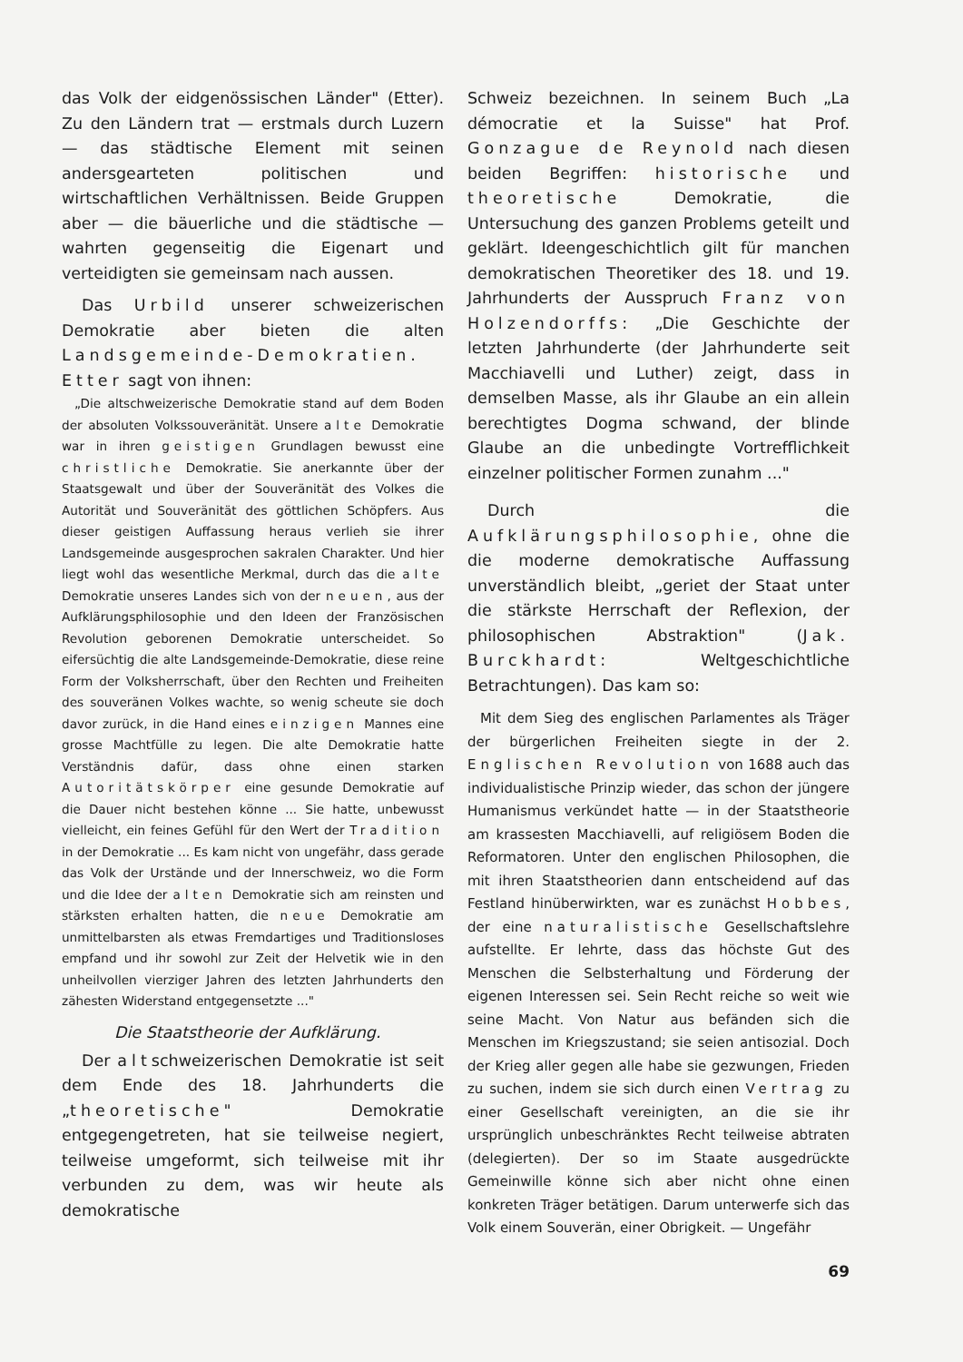das Volk der eidgenössischen Länder" (Etter). Zu den Ländern trat — erstmals durch Luzern — das städtische Element mit seinen andersgearteten politischen und wirtschaftlichen Verhältnissen. Beide Gruppen aber — die bäuerliche und die städtische — wahrten gegenseitig die Eigenart und verteidigten sie gemeinsam nach aussen.
Das Urbild unserer schweizerischen Demokratie aber bieten die alten Landsgemeinde-Demokratien. Etter sagt von ihnen:
„Die altschweizerische Demokratie stand auf dem Boden der absoluten Volkssouveränität. Unsere alte Demokratie war in ihren geistigen Grundlagen bewusst eine christliche Demokratie. Sie anerkannte über der Staatsgewalt und über der Souveränität des Volkes die Autorität und Souveränität des göttlichen Schöpfers. Aus dieser geistigen Auffassung heraus verlieh sie ihrer Landsgemeinde ausgesprochen sakralen Charakter. Und hier liegt wohl das wesentliche Merkmal, durch das die alte Demokratie unseres Landes sich von der neuen, aus der Aufklärungsphilosophie und den Ideen der Französischen Revolution geborenen Demokratie unterscheidet. So eifersüchtig die alte Landsgemeinde-Demokratie, diese reine Form der Volksherrschaft, über den Rechten und Freiheiten des souveränen Volkes wachte, so wenig scheute sie doch davor zurück, in die Hand eines einzigen Mannes eine grosse Machtfülle zu legen. Die alte Demokratie hatte Verständnis dafür, dass ohne einen starken Autoritätskörper eine gesunde Demokratie auf die Dauer nicht bestehen könne ... Sie hatte, unbewusst vielleicht, ein feines Gefühl für den Wert der Tradition in der Demokratie ... Es kam nicht von ungefähr, dass gerade das Volk der Urstände und der Innerschweiz, wo die Form und die Idee der alten Demokratie sich am reinsten und stärksten erhalten hatten, die neue Demokratie am unmittelbarsten als etwas Fremdartiges und Traditionsloses empfand und ihr sowohl zur Zeit der Helvetik wie in den unheilvollen vierziger Jahren des letzten Jahrhunderts den zähesten Widerstand entgegensetzte ..."
Die Staatstheorie der Aufklärung.
Der altschweizerischen Demokratie ist seit dem Ende des 18. Jahrhunderts die „theoretische" Demokratie entgegengetreten, hat sie teilweise negiert, teilweise umgeformt, sich teilweise mit ihr verbunden zu dem, was wir heute als demokratische
Schweiz bezeichnen. In seinem Buch „La démocratie et la Suisse" hat Prof. Gonzague de Reynold nach diesen beiden Begriffen: historische und theoretische Demokratie, die Untersuchung des ganzen Problems geteilt und geklärt. Ideengeschichtlich gilt für manchen demokratischen Theoretiker des 18. und 19. Jahrhunderts der Ausspruch Franz von Holzendorffs: „Die Geschichte der letzten Jahrhunderte (der Jahrhunderte seit Macchiavelli und Luther) zeigt, dass in demselben Masse, als ihr Glaube an ein allein berechtigtes Dogma schwand, der blinde Glaube an die unbedingte Vortrefflichkeit einzelner politischer Formen zunahm ..."
Durch die Aufklärungsphilosophie, ohne die die moderne demokratische Auffassung unverständlich bleibt, „geriet der Staat unter die stärkste Herrschaft der Reflexion, der philosophischen Abstraktion" (Jak. Burckhardt: Weltgeschichtliche Betrachtungen). Das kam so:
Mit dem Sieg des englischen Parlamentes als Träger der bürgerlichen Freiheiten siegte in der 2. Englischen Revolution von 1688 auch das individualistische Prinzip wieder, das schon der jüngere Humanismus verkündet hatte — in der Staatstheorie am krassesten Macchiavelli, auf religiösem Boden die Reformatoren. Unter den englischen Philosophen, die mit ihren Staatstheorien dann entscheidend auf das Festland hinüberwirkten, war es zunächst Hobbes, der eine naturalistische Gesellschaftslehre aufstellte. Er lehrte, dass das höchste Gut des Menschen die Selbsterhaltung und Förderung der eigenen Interessen sei. Sein Recht reiche so weit wie seine Macht. Von Natur aus befänden sich die Menschen im Kriegszustand; sie seien antisozial. Doch der Krieg aller gegen alle habe sie gezwungen, Frieden zu suchen, indem sie sich durch einen Vertrag zu einer Gesellschaft vereinigten, an die sie ihr ursprünglich unbeschränktes Recht teilweise abtraten (delegierten). Der so im Staate ausgedrückte Gemeinwille könne sich aber nicht ohne einen konkreten Träger betätigen. Darum unterwerfe sich das Volk einem Souverän, einer Obrigkeit. — Ungefähr
69